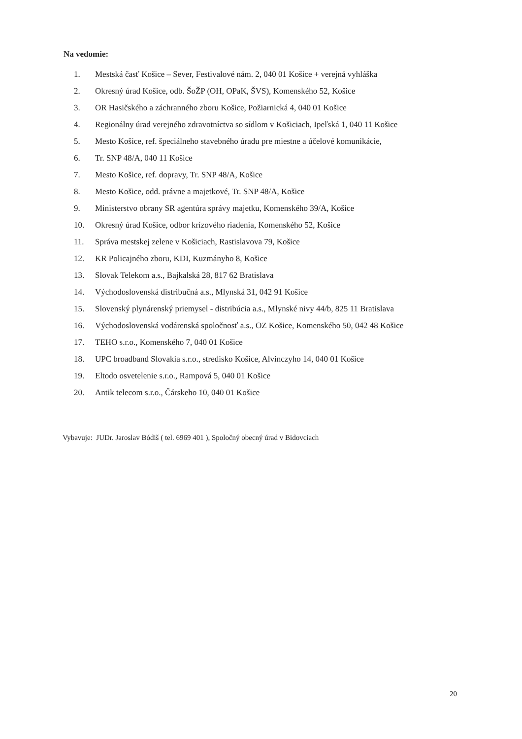Na vedomie:
1. Mestská časť Košice – Sever, Festivalové nám. 2, 040 01 Košice + verejná vyhláška
2. Okresný úrad Košice, odb. ŠoŽP (OH, OPaK, ŠVS), Komenského 52, Košice
3. OR Hasičského a záchranného zboru Košice, Požiarnická 4, 040 01 Košice
4. Regionálny úrad verejného zdravotníctva so sídlom v Košiciach, Ipeľská 1, 040 11 Košice
5. Mesto Košice, ref. špeciálneho stavebného úradu pre miestne a účelové komunikácie,
6. Tr. SNP 48/A, 040 11 Košice
7. Mesto Košice, ref. dopravy, Tr. SNP 48/A, Košice
8. Mesto Košice, odd. právne a majetkové, Tr. SNP 48/A, Košice
9. Ministerstvo obrany SR agentúra správy majetku, Komenského 39/A, Košice
10. Okresný úrad Košice, odbor krízového riadenia, Komenského 52, Košice
11. Správa mestskej zelene v Košiciach, Rastislavova 79, Košice
12. KR Policajného zboru, KDI, Kuzmányho 8, Košice
13. Slovak Telekom a.s., Bajkalská 28, 817 62 Bratislava
14. Východoslovenská distribučná a.s., Mlynská 31, 042 91 Košice
15. Slovenský plynárenský priemysel - distribúcia a.s., Mlynské nivy 44/b, 825 11 Bratislava
16. Východoslovenská vodárenská spoločnosť a.s., OZ Košice, Komenského 50, 042 48 Košice
17. TEHO s.r.o., Komenského 7, 040 01 Košice
18. UPC broadband Slovakia s.r.o., stredisko Košice, Alvinczyho 14, 040 01 Košice
19. Eltodo osvetelenie s.r.o., Rampová 5, 040 01 Košice
20. Antik telecom s.r.o., Čárskeho 10, 040 01 Košice
Vybavuje: JUDr. Jaroslav Bódiš ( tel. 6969 401 ), Spoločný obecný úrad v Bidovciach
20